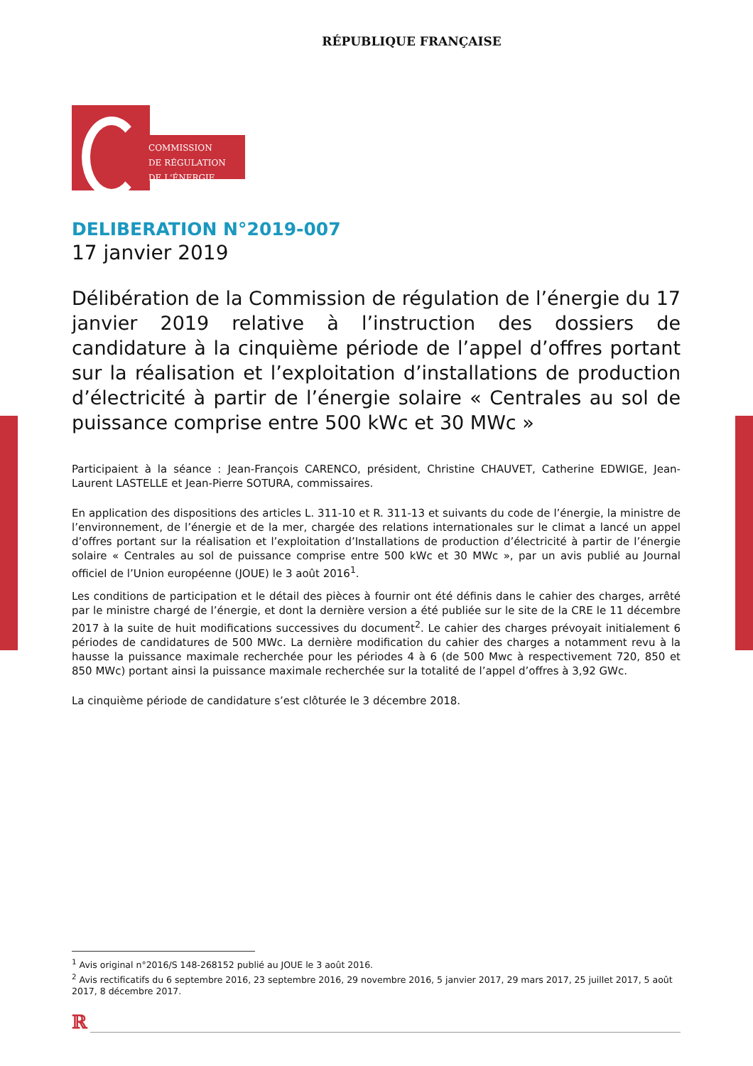RÉPUBLIQUE FRANÇAISE
COMMISSION
DE RÉGULATION
DE L'ÉNERGIE
DELIBERATION N°2019-007
17 janvier 2019
Délibération de la Commission de régulation de l’énergie du 17 janvier 2019 relative à l’instruction des dossiers de candidature à la cinquième période de l’appel d’offres portant sur la réalisation et l’exploitation d’installations de production d’électricité à partir de l’énergie solaire « Centrales au sol de puissance comprise entre 500 kWc et 30 MWc »
Participaient à la séance : Jean-François CARENCO, président, Christine CHAUVET, Catherine EDWIGE, Jean-Laurent LASTELLE et Jean-Pierre SOTURA, commissaires.
En application des dispositions des articles L. 311-10 et R. 311-13 et suivants du code de l’énergie, la ministre de l’environnement, de l’énergie et de la mer, chargée des relations internationales sur le climat a lancé un appel d’offres portant sur la réalisation et l’exploitation d’Installations de production d’électricité à partir de l’énergie solaire « Centrales au sol de puissance comprise entre 500 kWc et 30 MWc », par un avis publié au Journal officiel de l’Union européenne (JOUE) le 3 août 2016<sup>1</sup>.
Les conditions de participation et le détail des pièces à fournir ont été définis dans le cahier des charges, arrêté par le ministre chargé de l’énergie, et dont la dernière version a été publiée sur le site de la CRE le 11 décembre 2017 à la suite de huit modifications successives du document<sup>2</sup>. Le cahier des charges prévoyait initialement 6 périodes de candidatures de 500 MWc. La dernière modification du cahier des charges a notamment revu à la hausse la puissance maximale recherchée pour les périodes 4 à 6 (de 500 Mwc à respectivement 720, 850 et 850 MWc) portant ainsi la puissance maximale recherchée sur la totalité de l’appel d’offres à 3,92 GWc.
La cinquième période de candidature s’est clôturée le 3 décembre 2018.
<sup>1</sup> Avis original n°2016/S 148-268152 publié au JOUE le 3 août 2016.
<sup>2</sup> Avis rectificatifs du 6 septembre 2016, 23 septembre 2016, 29 novembre 2016, 5 janvier 2017, 29 mars 2017, 25 juillet 2017, 5 août 2017, 8 décembre 2017.
ℝ